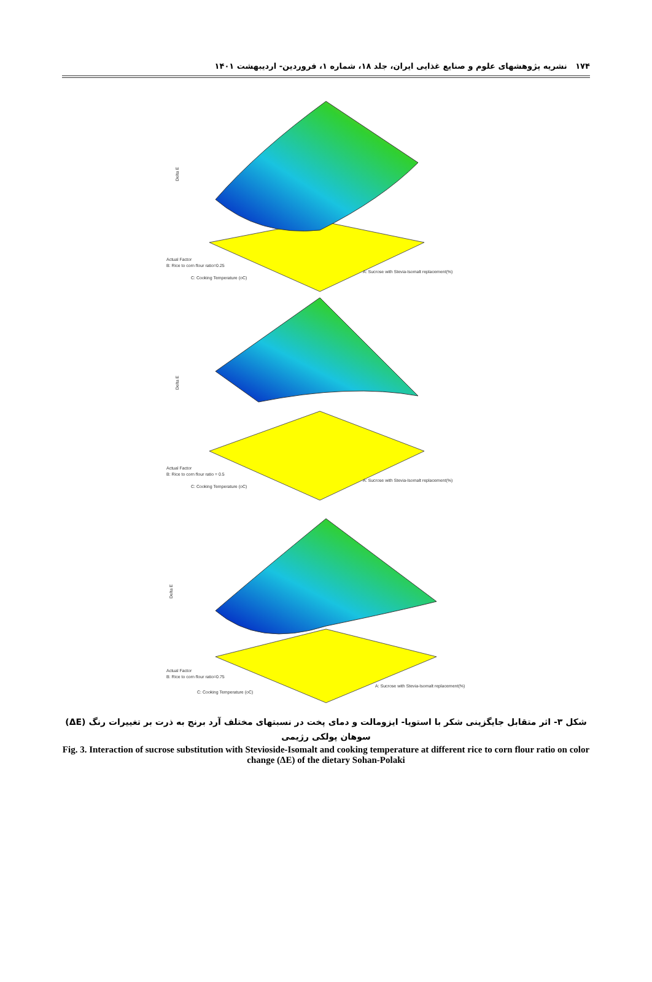۱۷۴ نشریه پژوهشهای علوم و صنایع غذایی ایران، جلد ۱۸، شماره ۱، فروردین- اردیبهشت ۱۴۰۱
Delta E
Actual Factor
B: Rice to corn flour ratio=0.25
C: Cooking Temperature (oC)
A: Sucrose with Stevia-Isomalt replacement(%)
Delta E
Actual Factor
B: Rice to corn flour ratio = 0.5
C: Cooking Temperature (oC)
A: Sucrose with Stevia-Isomalt replacement(%)
Delta E
Actual Factor
B: Rice to corn flour ratio=0.75
C: Cooking Temperature (oC)
A: Sucrose with Stevia-Isomalt replacement(%)
شکل ۳- اثر متقابل جایگزینی شکر با استویا- ایزومالت و دمای پخت در نسبتهای مختلف آرد برنج به ذرت بر تغییرات رنگ (ΔE) سوهان پولکی رژیمی
Fig. 3. Interaction of sucrose substitution with Stevioside-Isomalt and cooking temperature at different rice to corn flour ratio on color change (ΔE) of the dietary Sohan-Polaki